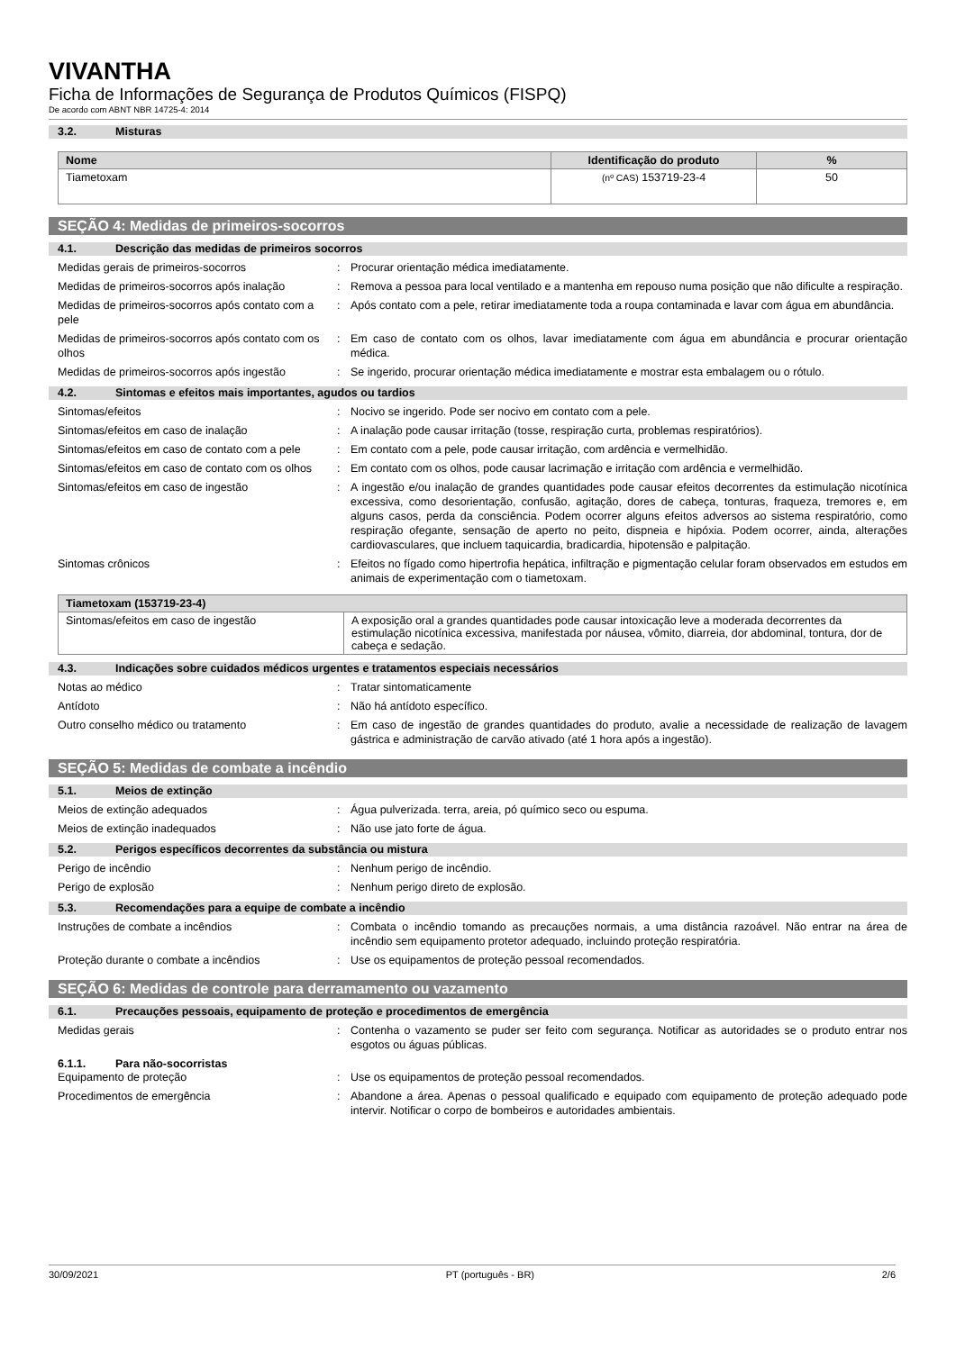VIVANTHA
Ficha de Informações de Segurança de Produtos Químicos (FISPQ)
De acordo com ABNT NBR 14725-4: 2014
3.2. Misturas
| Nome | Identificação do produto | % |
| --- | --- | --- |
| Tiametoxam | (nº CAS) 153719-23-4 | 50 |
SEÇÃO 4: Medidas de primeiros-socorros
4.1. Descrição das medidas de primeiros socorros
Medidas gerais de primeiros-socorros : Procurar orientação médica imediatamente.
Medidas de primeiros-socorros após inalação
: Remova a pessoa para local ventilado e a mantenha em repouso numa posição que não dificulte a respiração.
Medidas de primeiros-socorros após contato com a pele
: Após contato com a pele, retirar imediatamente toda a roupa contaminada e lavar com água em abundância.
Medidas de primeiros-socorros após contato com os olhos
: Em caso de contato com os olhos, lavar imediatamente com água em abundância e procurar orientação médica.
Medidas de primeiros-socorros após ingestão
: Se ingerido, procurar orientação médica imediatamente e mostrar esta embalagem ou o rótulo.
4.2. Sintomas e efeitos mais importantes, agudos ou tardios
Sintomas/efeitos : Nocivo se ingerido. Pode ser nocivo em contato com a pele.
Sintomas/efeitos em caso de inalação : A inalação pode causar irritação (tosse, respiração curta, problemas respiratórios).
Sintomas/efeitos em caso de contato com a pele
: Em contato com a pele, pode causar irritação, com ardência e vermelhidão.
Sintomas/efeitos em caso de contato com os olhos
: Em contato com os olhos, pode causar lacrimação e irritação com ardência e vermelhidão.
Sintomas/efeitos em caso de ingestão : A ingestão e/ou inalação de grandes quantidades pode causar efeitos decorrentes da estimulação nicotínica excessiva, como desorientação, confusão, agitação, dores de cabeça, tonturas, fraqueza, tremores e, em alguns casos, perda da consciência. Podem ocorrer alguns efeitos adversos ao sistema respiratório, como respiração ofegante, sensação de aperto no peito, dispneia e hipóxia. Podem ocorrer, ainda, alterações cardiovasculares, que incluem taquicardia, bradicardia, hipotensão e palpitação.
Sintomas crônicos : Efeitos no fígado como hipertrofia hepática, infiltração e pigmentação celular foram observados em estudos em animais de experimentação com o tiametoxam.
| Tiametoxam (153719-23-4) | |
| --- | --- |
| Sintomas/efeitos em caso de ingestão | A exposição oral a grandes quantidades pode causar intoxicação leve a moderada decorrentes da estimulação nicotínica excessiva, manifestada por náusea, vômito, diarreia, dor abdominal, tontura, dor de cabeça e sedação. |
4.3. Indicações sobre cuidados médicos urgentes e tratamentos especiais necessários
Notas ao médico : Tratar sintomaticamente
Antídoto : Não há antídoto específico.
Outro conselho médico ou tratamento : Em caso de ingestão de grandes quantidades do produto, avalie a necessidade de realização de lavagem gástrica e administração de carvão ativado (até 1 hora após a ingestão).
SEÇÃO 5: Medidas de combate a incêndio
5.1. Meios de extinção
Meios de extinção adequados : Água pulverizada. terra, areia, pó químico seco ou espuma.
Meios de extinção inadequados : Não use jato forte de água.
5.2. Perigos específicos decorrentes da substância ou mistura
Perigo de incêndio : Nenhum perigo de incêndio.
Perigo de explosão : Nenhum perigo direto de explosão.
5.3. Recomendações para a equipe de combate a incêndio
Instruções de combate a incêndios : Combata o incêndio tomando as precauções normais, a uma distância razoável. Não entrar na área de incêndio sem equipamento protetor adequado, incluindo proteção respiratória.
Proteção durante o combate a incêndios : Use os equipamentos de proteção pessoal recomendados.
SEÇÃO 6: Medidas de controle para derramamento ou vazamento
6.1. Precauções pessoais, equipamento de proteção e procedimentos de emergência
Medidas gerais : Contenha o vazamento se puder ser feito com segurança. Notificar as autoridades se o produto entrar nos esgotos ou águas públicas.
6.1.1. Para não-socorristas
Equipamento de proteção : Use os equipamentos de proteção pessoal recomendados.
Procedimentos de emergência : Abandone a área. Apenas o pessoal qualificado e equipado com equipamento de proteção adequado pode intervir. Notificar o corpo de bombeiros e autoridades ambientais.
30/09/2021 PT (português - BR) 2/6